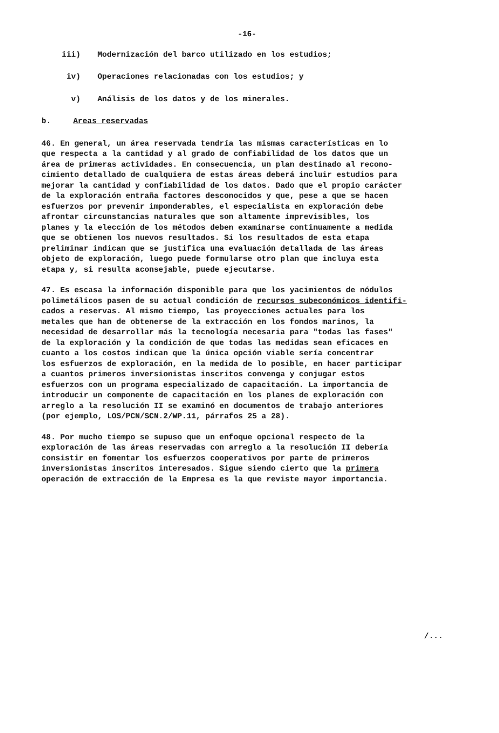-16-
iii) Modernización del barco utilizado en los estudios;
iv) Operaciones relacionadas con los estudios; y
v) Análisis de los datos y de los minerales.
b. Areas reservadas
46. En general, un área reservada tendría las mismas características en lo que respecta a la cantidad y al grado de confiabilidad de los datos que un área de primeras actividades. En consecuencia, un plan destinado al recono- cimiento detallado de cualquiera de estas áreas deberá incluir estudios para mejorar la cantidad y confiabilidad de los datos. Dado que el propio carácter de la exploración entraña factores desconocidos y que, pese a que se hacen esfuerzos por prevenir imponderables, el especialista en exploración debe afrontar circunstancias naturales que son altamente imprevisibles, los planes y la elección de los métodos deben examinarse continuamente a medida que se obtienen los nuevos resultados. Si los resultados de esta etapa preliminar indican que se justifica una evaluación detallada de las áreas objeto de exploración, luego puede formularse otro plan que incluya esta etapa y, si resulta aconsejable, puede ejecutarse.
47. Es escasa la información disponible para que los yacimientos de nódulos polimetálicos pasen de su actual condición de recursos subeconómicos identifi- cados a reservas. Al mismo tiempo, las proyecciones actuales para los metales que han de obtenerse de la extracción en los fondos marinos, la necesidad de desarrollar más la tecnología necesaria para "todas las fases" de la exploración y la condición de que todas las medidas sean eficaces en cuanto a los costos indican que la única opción viable sería concentrar los esfuerzos de exploración, en la medida de lo posible, en hacer participar a cuantos primeros inversionistas inscritos convenga y conjugar estos esfuerzos con un programa especializado de capacitación. La importancia de introducir un componente de capacitación en los planes de exploración con arreglo a la resolución II se examinó en documentos de trabajo anteriores (por ejemplo, LOS/PCN/SCN.2/WP.11, párrafos 25 a 28).
48. Por mucho tiempo se supuso que un enfoque opcional respecto de la exploración de las áreas reservadas con arreglo a la resolución II debería consistir en fomentar los esfuerzos cooperativos por parte de primeros inversionistas inscritos interesados. Sigue siendo cierto que la primera operación de extracción de la Empresa es la que reviste mayor importancia.
/...